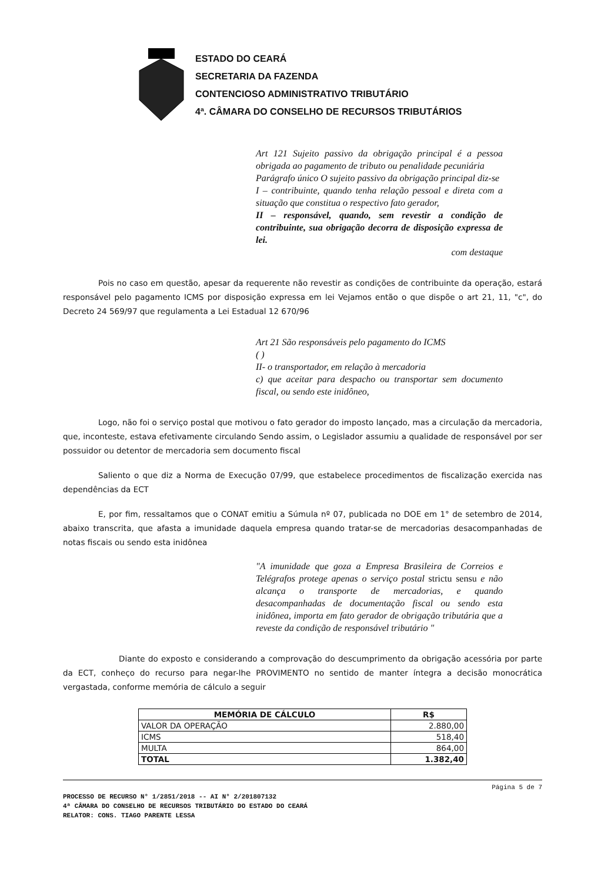ESTADO DO CEARÁ
SECRETARIA DA FAZENDA
CONTENCIOSO ADMINISTRATIVO TRIBUTÁRIO
4ª. CÂMARA DO CONSELHO DE RECURSOS TRIBUTÁRIOS
Art 121 Sujeito passivo da obrigação principal é a pessoa obrigada ao pagamento de tributo ou penalidade pecuniária
Parágrafo único O sujeito passivo da obrigação principal diz-se
I – contribuinte, quando tenha relação pessoal e direta com a situação que constitua o respectivo fato gerador,
II – responsável, quando, sem revestir a condição de contribuinte, sua obrigação decorra de disposição expressa de lei.
com destaque
Pois no caso em questão, apesar da requerente não revestir as condições de contribuinte da operação, estará responsável pelo pagamento ICMS por disposição expressa em lei Vejamos então o que dispõe o art 21, 11, "c", do Decreto 24 569/97 que regulamenta a Lei Estadual 12 670/96
Art 21 São responsáveis pelo pagamento do ICMS
( )
II- o transportador, em relação à mercadoria
c) que aceitar para despacho ou transportar sem documento fiscal, ou sendo este inidôneo,
Logo, não foi o serviço postal que motivou o fato gerador do imposto lançado, mas a circulação da mercadoria, que, inconteste, estava efetivamente circulando Sendo assim, o Legislador assumiu a qualidade de responsável por ser possuidor ou detentor de mercadoria sem documento fiscal
Saliento o que diz a Norma de Execução 07/99, que estabelece procedimentos de fiscalização exercida nas dependências da ECT
E, por fim, ressaltamos que o CONAT emitiu a Súmula nº 07, publicada no DOE em 1° de setembro de 2014, abaixo transcrita, que afasta a imunidade daquela empresa quando tratar-se de mercadorias desacompanhadas de notas fiscais ou sendo esta inidônea
"A imunidade que goza a Empresa Brasileira de Correios e Telégrafos protege apenas o serviço postal strictu sensu e não alcança o transporte de mercadorias, e quando desacompanhadas de documentação fiscal ou sendo esta inidônea, importa em fato gerador de obrigação tributária que a reveste da condição de responsável tributário "
Diante do exposto e considerando a comprovação do descumprimento da obrigação acessória por parte da ECT, conheço do recurso para negar-lhe PROVIMENTO no sentido de manter íntegra a decisão monocrática vergastada, conforme memória de cálculo a seguir
| MEMÓRIA DE CÁLCULO | R$ |
| --- | --- |
| VALOR DA OPERAÇÃO | 2.880,00 |
| ICMS | 518,40 |
| MULTA | 864,00 |
| TOTAL | 1.382,40 |
Página 5 de 7
PROCESSO DE RECURSO N° 1/2851/2018 -- AI N° 2/201807132
4ª CÂMARA DO CONSELHO DE RECURSOS TRIBUTÁRIO DO ESTADO DO CEARÁ
RELATOR: CONS. TIAGO PARENTE LESSA